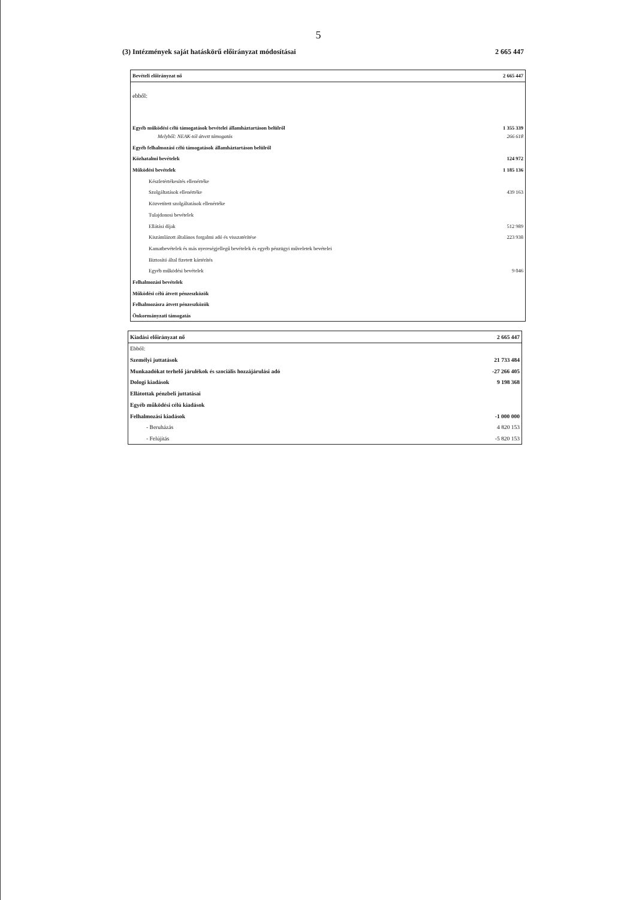5
(3) Intézmények saját hatáskörű előirányzat módosításai 2 665 447
| Bevételi előirányzat nő | 2 665 447 |
| ebből: | |
| Egyéb működési célú támogatások bevételei államháztartáson belülről | 1 355 339 |
| Melyből: NEAK-tól átvett támogatás | 266 618 |
| Egyéb felhalmozási célú támogatások államháztartáson belülről | |
| Közhatalmi bevételek | 124 972 |
| Működési bevételek | 1 185 136 |
| Készletértékesítés ellenértéke | |
| Szolgáltatások ellenértéke | 439 163 |
| Közvetített szolgáltatások ellenértéke | |
| Tulajdonosi bevételek | |
| Ellátási díjak | 512 989 |
| Kiszámlázott általános forgalmi adó és visszatérítése | 223 938 |
| Kamatbevételek és más nyereségjellegű bevételek és egyéb pénzügyi műveletek bevételei | |
| Biztosító által fizetett kártérítés | |
| Egyéb működési bevételek | 9 046 |
| Felhalmozási bevételek | |
| Működési célú átvett pénzeszközök | |
| Felhalmozásra átvett pénzeszközök | |
| Önkormányzati támogatás | |
| Kiadási előirányzat nő | 2 665 447 |
| Ebből: | |
| Személyi juttatások | 21 733 484 |
| Munkaadókat terhelő járulékok és szociális hozzájárulási adó | -27 266 405 |
| Dologi kiadások | 9 198 368 |
| Ellátottak pénzbeli juttatásai | |
| Egyéb működési célú kiadások | |
| Felhalmozási kiadások | -1 000 000 |
| - Beruházás | 4 820 153 |
| - Felújítás | -5 820 153 |